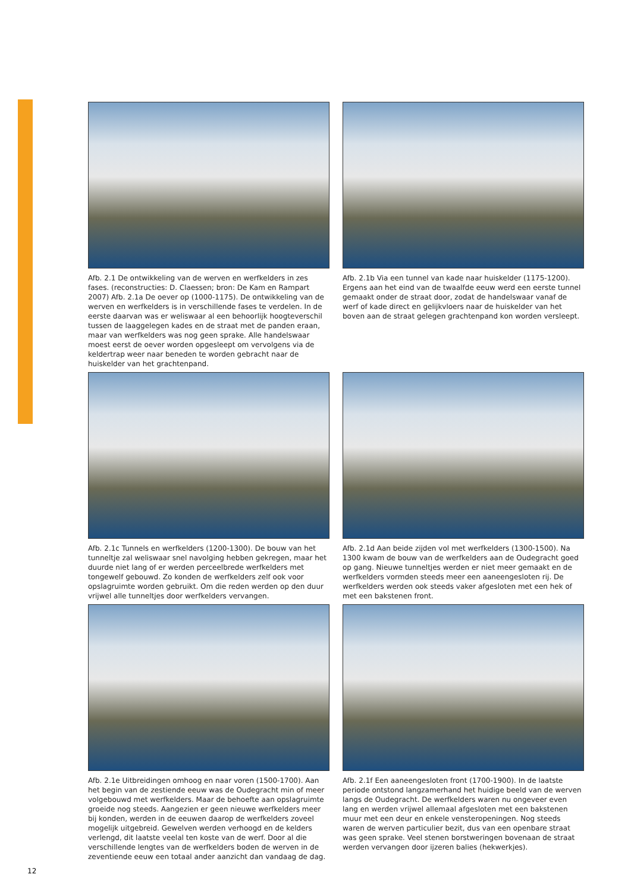Afb. 2.1 De ontwikkeling van de werven en werfkelders in zes fases. (reconstructies: D. Claessen; bron: De Kam en Rampart 2007) Afb. 2.1a De oever op (1000-1175). De ontwikkeling van de werven en werfkelders is in verschillende fases te verdelen. In de eerste daarvan was er weliswaar al een behoorlijk hoogteverschil tussen de laaggelegen kades en de straat met de panden eraan, maar van werfkelders was nog geen sprake. Alle handelswaar moest eerst de oever worden opgesleept om vervolgens via de keldertrap weer naar beneden te worden gebracht naar de huiskelder van het grachtenpand.
Afb. 2.1b Via een tunnel van kade naar huiskelder (1175-1200). Ergens aan het eind van de twaalfde eeuw werd een eerste tunnel gemaakt onder de straat door, zodat de handelswaar vanaf de werf of kade direct en gelijkvloers naar de huiskelder van het boven aan de straat gelegen grachtenpand kon worden versleept.
Afb. 2.1c Tunnels en werfkelders (1200-1300). De bouw van het tunneltje zal weliswaar snel navolging hebben gekregen, maar het duurde niet lang of er werden perceelbrede werfkelders met tongewelf gebouwd. Zo konden de werfkelders zelf ook voor opslagruimte worden gebruikt. Om die reden werden op den duur vrijwel alle tunneltjes door werfkelders vervangen.
Afb. 2.1d Aan beide zijden vol met werfkelders (1300-1500). Na 1300 kwam de bouw van de werfkelders aan de Oudegracht goed op gang. Nieuwe tunneltjes werden er niet meer gemaakt en de werfkelders vormden steeds meer een aaneengesloten rij. De werfkelders werden ook steeds vaker afgesloten met een hek of met een bakstenen front.
Afb. 2.1e Uitbreidingen omhoog en naar voren (1500-1700). Aan het begin van de zestiende eeuw was de Oudegracht min of meer volgebouwd met werfkelders. Maar de behoefte aan opslagruimte groeide nog steeds. Aangezien er geen nieuwe werfkelders meer bij konden, werden in de eeuwen daarop de werfkelders zoveel mogelijk uitgebreid. Gewelven werden verhoogd en de kelders verlengd, dit laatste veelal ten koste van de werf. Door al die verschillende lengtes van de werfkelders boden de werven in de zeventiende eeuw een totaal ander aanzicht dan vandaag de dag.
Afb. 2.1f Een aaneengesloten front (1700-1900). In de laatste periode ontstond langzamerhand het huidige beeld van de werven langs de Oudegracht. De werfkelders waren nu ongeveer even lang en werden vrijwel allemaal afgesloten met een bakstenen muur met een deur en enkele vensteropeningen. Nog steeds waren de werven particulier bezit, dus van een openbare straat was geen sprake. Veel stenen borstweringen bovenaan de straat werden vervangen door ijzeren balies (hekwerkjes).
12